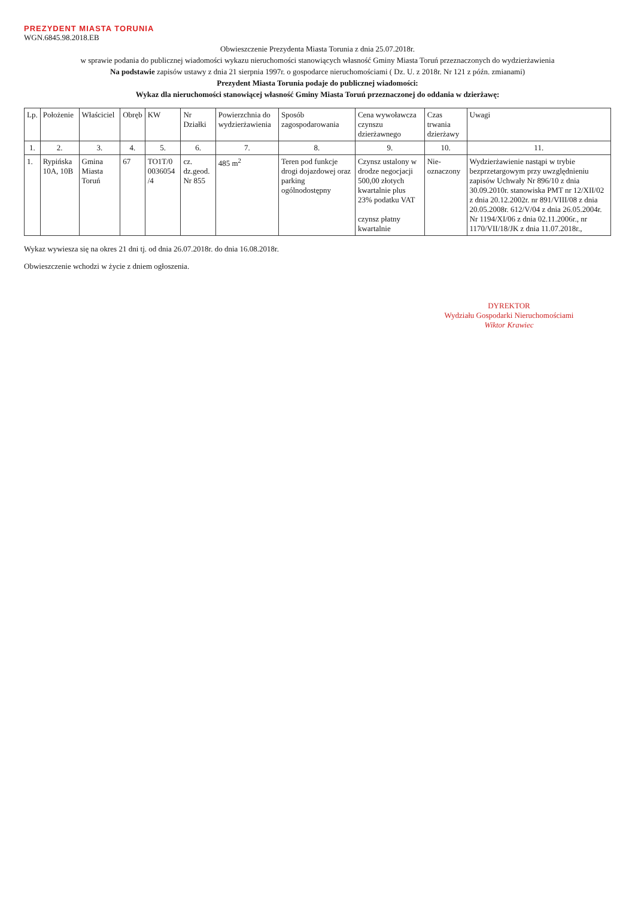PREZYDENT MIASTA TORUNIA
WGN.6845.98.2018.EB
Obwieszczenie Prezydenta Miasta Torunia z dnia 25.07.2018r.
w sprawie podania do publicznej wiadomości wykazu nieruchomości stanowiących własność Gminy Miasta Toruń przeznaczonych do wydzierżawienia
Na podstawie zapisów ustawy z dnia 21 sierpnia 1997r. o gospodarce nieruchomościami ( Dz. U. z 2018r. Nr 121 z późn. zmianami)
Prezydent Miasta Torunia podaje do publicznej wiadomości:
Wykaz dla nieruchomości stanowiącej własność Gminy Miasta Toruń przeznaczonej do oddania w dzierżawę:
| Lp. | Położenie | Właściciel | Obręb | KW | Nr Działki | Powierzchnia do wydzierżawienia | Sposób zagospodarowania | Cena wywoławcza czynszu dzierżawnego | Czas trwania dzierżawy | Uwagi |
| --- | --- | --- | --- | --- | --- | --- | --- | --- | --- | --- |
| 1. | 2. | 3. | 4. | 5. | 6. | 7. | 8. | 9. | 10. | 11. |
| 1. | Rypińska 10A, 10B | Gmina Miasta Toruń | 67 | TO1T/0 0036054 /4 | cz. dz.geod. Nr 855 | 485 m<sup>2</sup> | Teren pod funkcje drogi dojazdowej oraz parking ogólnodostępny | Czynsz ustalony w drodze negocjacji 500,00 złotych kwartalnie plus 23% podatku VAT czynsz płatny kwartalnie | Nie-oznaczony | Wydzierżawienie nastąpi w trybie bezprzetargowym przy uwzględnieniu zapisów Uchwały Nr 896/10 z dnia 30.09.2010r. stanowiska PMT nr 12/XII/02 z dnia 20.12.2002r. nr 891/VIII/08 z dnia 20.05.2008r. 612/V/04 z dnia 26.05.2004r. Nr 1194/XI/06 z dnia 02.11.2006r., nr 1170/VII/18/JK z dnia 11.07.2018r., |
Wykaz wywiesza się na okres 21 dni tj. od dnia 26.07.2018r. do dnia 16.08.2018r.
Obwieszczenie wchodzi w życie z dniem ogłoszenia.
DYREKTOR
Wydziału Gospodarki Nieruchomościami
Wiktor Krawiec